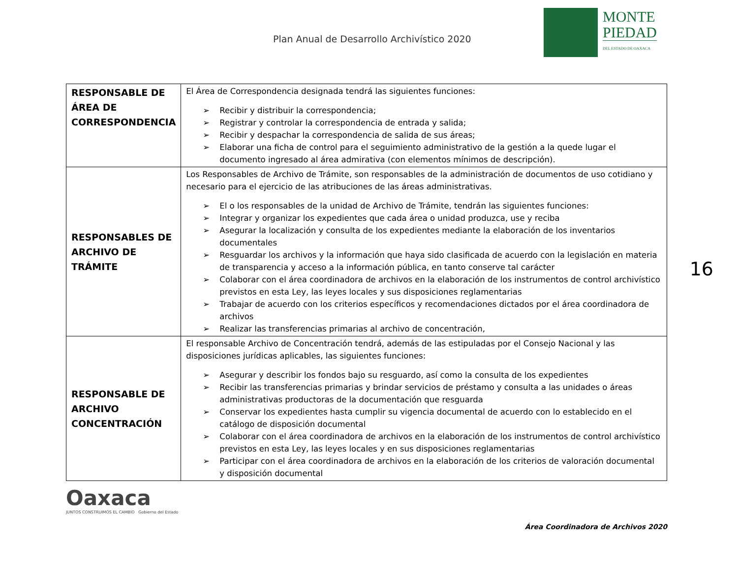Plan Anual de Desarrollo Archivístico 2020
MONTE
PIEDAD
DEL ESTADO DE OAXACA
| RESPONSABLE DE ÁREA DE CORRESPONDENCIA | El Área de Correspondencia designada tendrá las siguientes funciones: ➢ Recibir y distribuir la correspondencia; ➢ Registrar y controlar la correspondencia de entrada y salida; ➢ Recibir y despachar la correspondencia de salida de sus áreas; ➢ Elaborar una ficha de control para el seguimiento administrativo de la gestión a la quede lugar el documento ingresado al área admirativa (con elementos mínimos de descripción). |
| RESPONSABLES DE ARCHIVO DE TRÁMITE | Los Responsables de Archivo de Trámite, son responsables de la administración de documentos de uso cotidiano y necesario para el ejercicio de las atribuciones de las áreas administrativas. ➢ El o los responsables de la unidad de Archivo de Trámite, tendrán las siguientes funciones: ➢ Integrar y organizar los expedientes que cada área o unidad produzca, use y reciba ➢ Asegurar la localización y consulta de los expedientes mediante la elaboración de los inventarios documentales ➢ Resguardar los archivos y la información que haya sido clasificada de acuerdo con la legislación en materia de transparencia y acceso a la información pública, en tanto conserve tal carácter ➢ Colaborar con el área coordinadora de archivos en la elaboración de los instrumentos de control archivístico previstos en esta Ley, las leyes locales y sus disposiciones reglamentarias ➢ Trabajar de acuerdo con los criterios específicos y recomendaciones dictados por el área coordinadora de archivos ➢ Realizar las transferencias primarias al archivo de concentración, |
| RESPONSABLE DE ARCHIVO CONCENTRACIÓN | El responsable Archivo de Concentración tendrá, además de las estipuladas por el Consejo Nacional y las disposiciones jurídicas aplicables, las siguientes funciones: ➢ Asegurar y describir los fondos bajo su resguardo, así como la consulta de los expedientes ➢ Recibir las transferencias primarias y brindar servicios de préstamo y consulta a las unidades o áreas administrativas productoras de la documentación que resguarda ➢ Conservar los expedientes hasta cumplir su vigencia documental de acuerdo con lo establecido en el catálogo de disposición documental ➢ Colaborar con el área coordinadora de archivos en la elaboración de los instrumentos de control archivístico previstos en esta Ley, las leyes locales y en sus disposiciones reglamentarias ➢ Participar con el área coordinadora de archivos en la elaboración de los criterios de valoración documental y disposición documental |
16
Oaxaca
JUNTOS CONSTRUIMOS EL CAMBIO Gobierno del Estado
Área Coordinadora de Archivos 2020